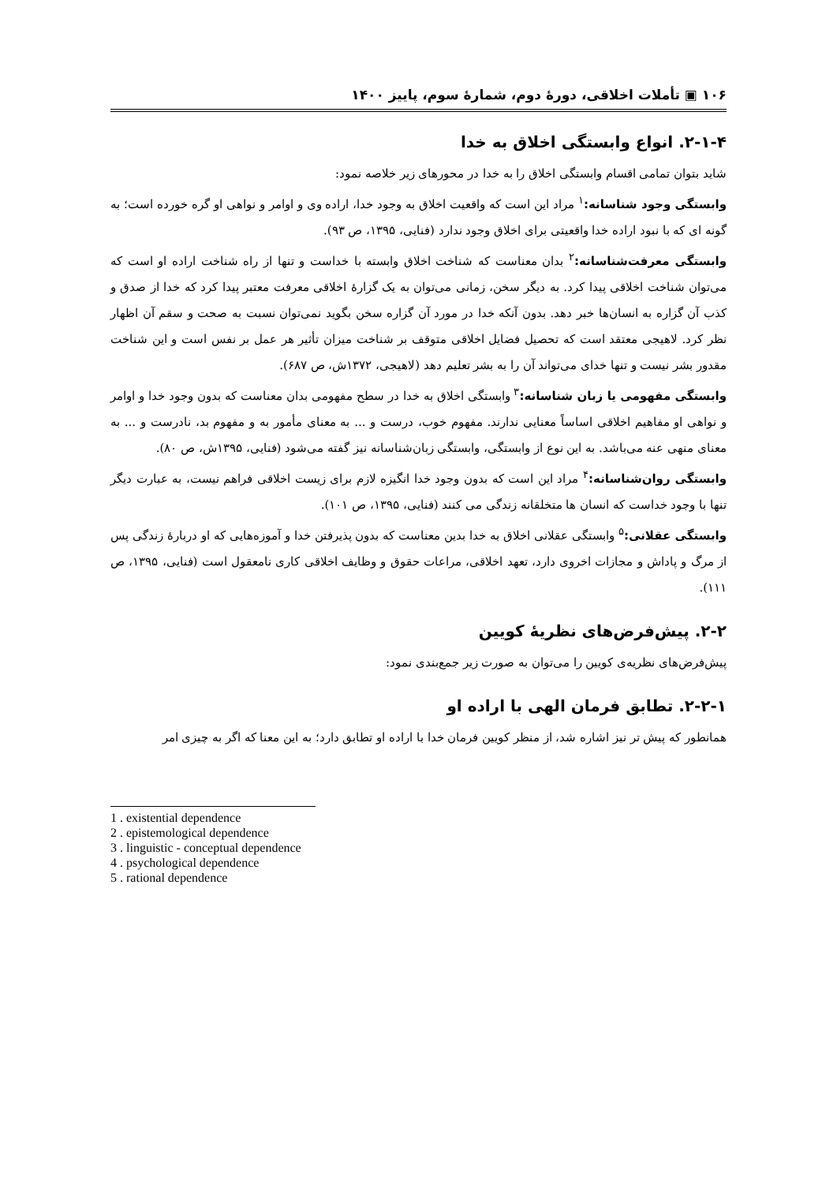۱۰۶ ▣ تأملات اخلاقی، دورۀ دوم، شمارۀ سوم، پاییز ۱۴۰۰
۲-۱-۴. انواع وابستگی اخلاق به خدا
شاید بتوان تمامی اقسام وابستگی اخلاق را به خدا در محورهای زیر خلاصه نمود:
وابستگی وجود شناسانه:<sup>۱</sup> مراد این است که واقعیت اخلاق به وجود خدا، اراده وی و اوامر و نواهی او گره خورده است؛ به گونه ای که با نبود اراده خدا واقعیتی برای اخلاق وجود ندارد (فنایی، ۱۳۹۵، ص ۹۳).
وابستگی معرفت‌شناسانه:<sup>۲</sup> بدان معناست که شناخت اخلاق وابسته با خداست و تنها از راه شناخت اراده او است که می‌توان شناخت اخلاقی پیدا کرد. به دیگر سخن، زمانی می‌توان به یک گزارۀ اخلاقی معرفت معتبر پیدا کرد که خدا از صدق و کذب آن گزاره به انسان‌ها خبر دهد. بدون آنکه خدا در مورد آن گزاره سخن بگوید نمی‌توان نسبت به صحت و سقم آن اظهار نظر کرد. لاهیجی معتقد است که تحصیل فضایل اخلاقی متوقف بر شناخت میزان تأثیر هر عمل بر نفس است و این شناخت مقدور بشر نیست و تنها خدای می‌تواند آن را به بشر تعلیم دهد (لاهیجی، ۱۳۷۲ش، ص ۶۸۷).
وابستگی مفهومی یا زبان شناسانه:<sup>۳</sup> وابستگی اخلاق به خدا در سطح مفهومی بدان معناست که بدون وجود خدا و اوامر و نواهی او مفاهیم اخلاقی اساساً معنایی ندارند. مفهوم خوب، درست و ... به معنای مأمور به و مفهوم بد، نادرست و ... به معنای منهی عنه می‌باشد. به این نوع از وابستگی، وابستگی زبان‌شناسانه نیز گفته می‌شود (فنایی، ۱۳۹۵ش، ص ۸۰).
وابستگی روان‌شناسانه:<sup>۴</sup> مراد این است که بدون وجود خدا انگیزه لازم برای زیست اخلاقی فراهم نیست، به عبارت دیگر تنها با وجود خداست که انسان ها متخلقانه زندگی می کنند (فنایی، ۱۳۹۵، ص ۱۰۱).
وابستگی عقلانی:<sup>۵</sup> وابستگی عقلانی اخلاق به خدا بدین معناست که بدون پذیرفتن خدا و آموزه‌هایی که او دربارۀ زندگی پس از مرگ و پاداش و مجازات اخروی دارد، تعهد اخلاقی، مراعات حقوق و وظایف اخلاقی کاری نامعقول است (فنایی، ۱۳۹۵، ص ۱۱۱).
۲-۲. پیش‌فرض‌های نظریۀ کویین
پیش‌فرض‌های نظریه‌ی کویین را می‌توان به صورت زیر جمع‌بندی نمود:
۲-۲-۱. تطابق فرمان الهی با اراده او
همانطور که پیش تر نیز اشاره شد، از منظر کویین فرمان خدا با اراده او تطابق دارد؛ به این معنا که اگر به چیزی امر
1 . existential dependence
2 . epistemological dependence
3 . linguistic - conceptual dependence
4 . psychological dependence
5 . rational dependence